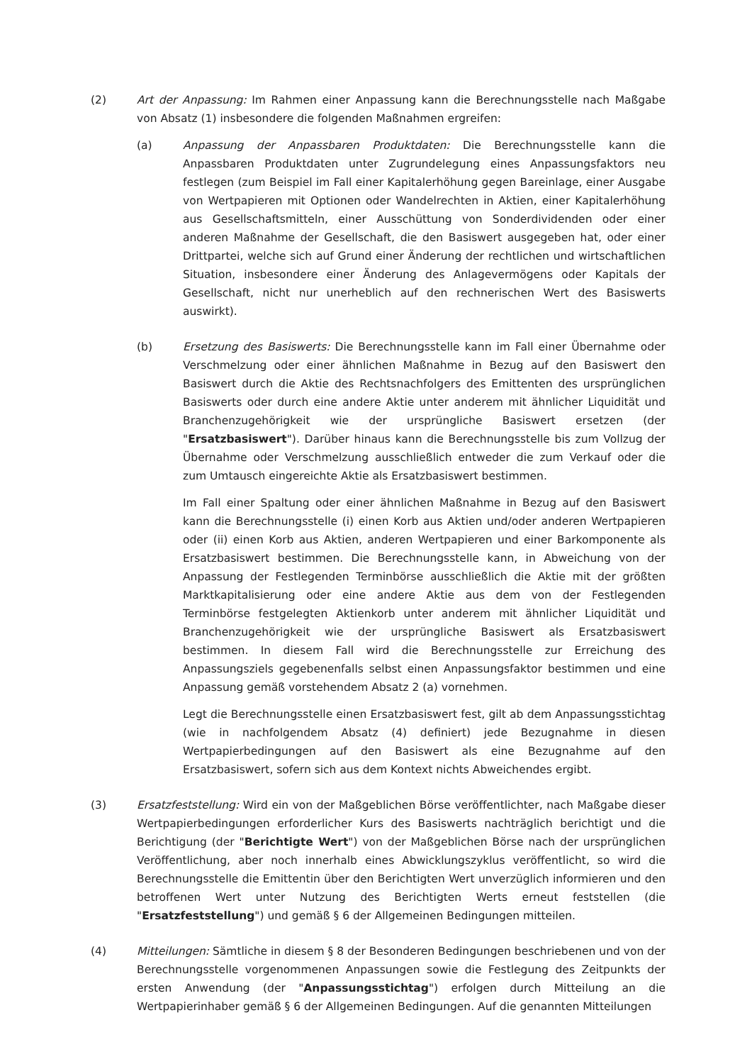(2) Art der Anpassung: Im Rahmen einer Anpassung kann die Berechnungsstelle nach Maßgabe von Absatz (1) insbesondere die folgenden Maßnahmen ergreifen:
(a) Anpassung der Anpassbaren Produktdaten: Die Berechnungsstelle kann die Anpassbaren Produktdaten unter Zugrundelegung eines Anpassungsfaktors neu festlegen (zum Beispiel im Fall einer Kapitalerhöhung gegen Bareinlage, einer Ausgabe von Wertpapieren mit Optionen oder Wandelrechten in Aktien, einer Kapitalerhöhung aus Gesellschaftsmitteln, einer Ausschüttung von Sonderdividenden oder einer anderen Maßnahme der Gesellschaft, die den Basiswert ausgegeben hat, oder einer Drittpartei, welche sich auf Grund einer Änderung der rechtlichen und wirtschaftlichen Situation, insbesondere einer Änderung des Anlagevermögens oder Kapitals der Gesellschaft, nicht nur unerheblich auf den rechnerischen Wert des Basiswerts auswirkt).
(b) Ersetzung des Basiswerts: Die Berechnungsstelle kann im Fall einer Übernahme oder Verschmelzung oder einer ähnlichen Maßnahme in Bezug auf den Basiswert den Basiswert durch die Aktie des Rechtsnachfolgers des Emittenten des ursprünglichen Basiswerts oder durch eine andere Aktie unter anderem mit ähnlicher Liquidität und Branchenzugehörigkeit wie der ursprüngliche Basiswert ersetzen (der "Ersatzbasiswert"). Darüber hinaus kann die Berechnungsstelle bis zum Vollzug der Übernahme oder Verschmelzung ausschließlich entweder die zum Verkauf oder die zum Umtausch eingereichte Aktie als Ersatzbasiswert bestimmen.
Im Fall einer Spaltung oder einer ähnlichen Maßnahme in Bezug auf den Basiswert kann die Berechnungsstelle (i) einen Korb aus Aktien und/oder anderen Wertpapieren oder (ii) einen Korb aus Aktien, anderen Wertpapieren und einer Barkomponente als Ersatzbasiswert bestimmen. Die Berechnungsstelle kann, in Abweichung von der Anpassung der Festlegenden Terminbörse ausschließlich die Aktie mit der größten Marktkapitalisierung oder eine andere Aktie aus dem von der Festlegenden Terminbörse festgelegten Aktienkorb unter anderem mit ähnlicher Liquidität und Branchenzugehörigkeit wie der ursprüngliche Basiswert als Ersatzbasiswert bestimmen. In diesem Fall wird die Berechnungsstelle zur Erreichung des Anpassungsziels gegebenenfalls selbst einen Anpassungsfaktor bestimmen und eine Anpassung gemäß vorstehendem Absatz 2 (a) vornehmen.
Legt die Berechnungsstelle einen Ersatzbasiswert fest, gilt ab dem Anpassungsstichtag (wie in nachfolgendem Absatz (4) definiert) jede Bezugnahme in diesen Wertpapierbedingungen auf den Basiswert als eine Bezugnahme auf den Ersatzbasiswert, sofern sich aus dem Kontext nichts Abweichendes ergibt.
(3) Ersatzfeststellung: Wird ein von der Maßgeblichen Börse veröffentlichter, nach Maßgabe dieser Wertpapierbedingungen erforderlicher Kurs des Basiswerts nachträglich berichtigt und die Berichtigung (der "Berichtigte Wert") von der Maßgeblichen Börse nach der ursprünglichen Veröffentlichung, aber noch innerhalb eines Abwicklungszyklus veröffentlicht, so wird die Berechnungsstelle die Emittentin über den Berichtigten Wert unverzüglich informieren und den betroffenen Wert unter Nutzung des Berichtigten Werts erneut feststellen (die "Ersatzfeststellung") und gemäß § 6 der Allgemeinen Bedingungen mitteilen.
(4) Mitteilungen: Sämtliche in diesem § 8 der Besonderen Bedingungen beschriebenen und von der Berechnungsstelle vorgenommenen Anpassungen sowie die Festlegung des Zeitpunkts der ersten Anwendung (der "Anpassungsstichtag") erfolgen durch Mitteilung an die Wertpapierinhaber gemäß § 6 der Allgemeinen Bedingungen. Auf die genannten Mitteilungen